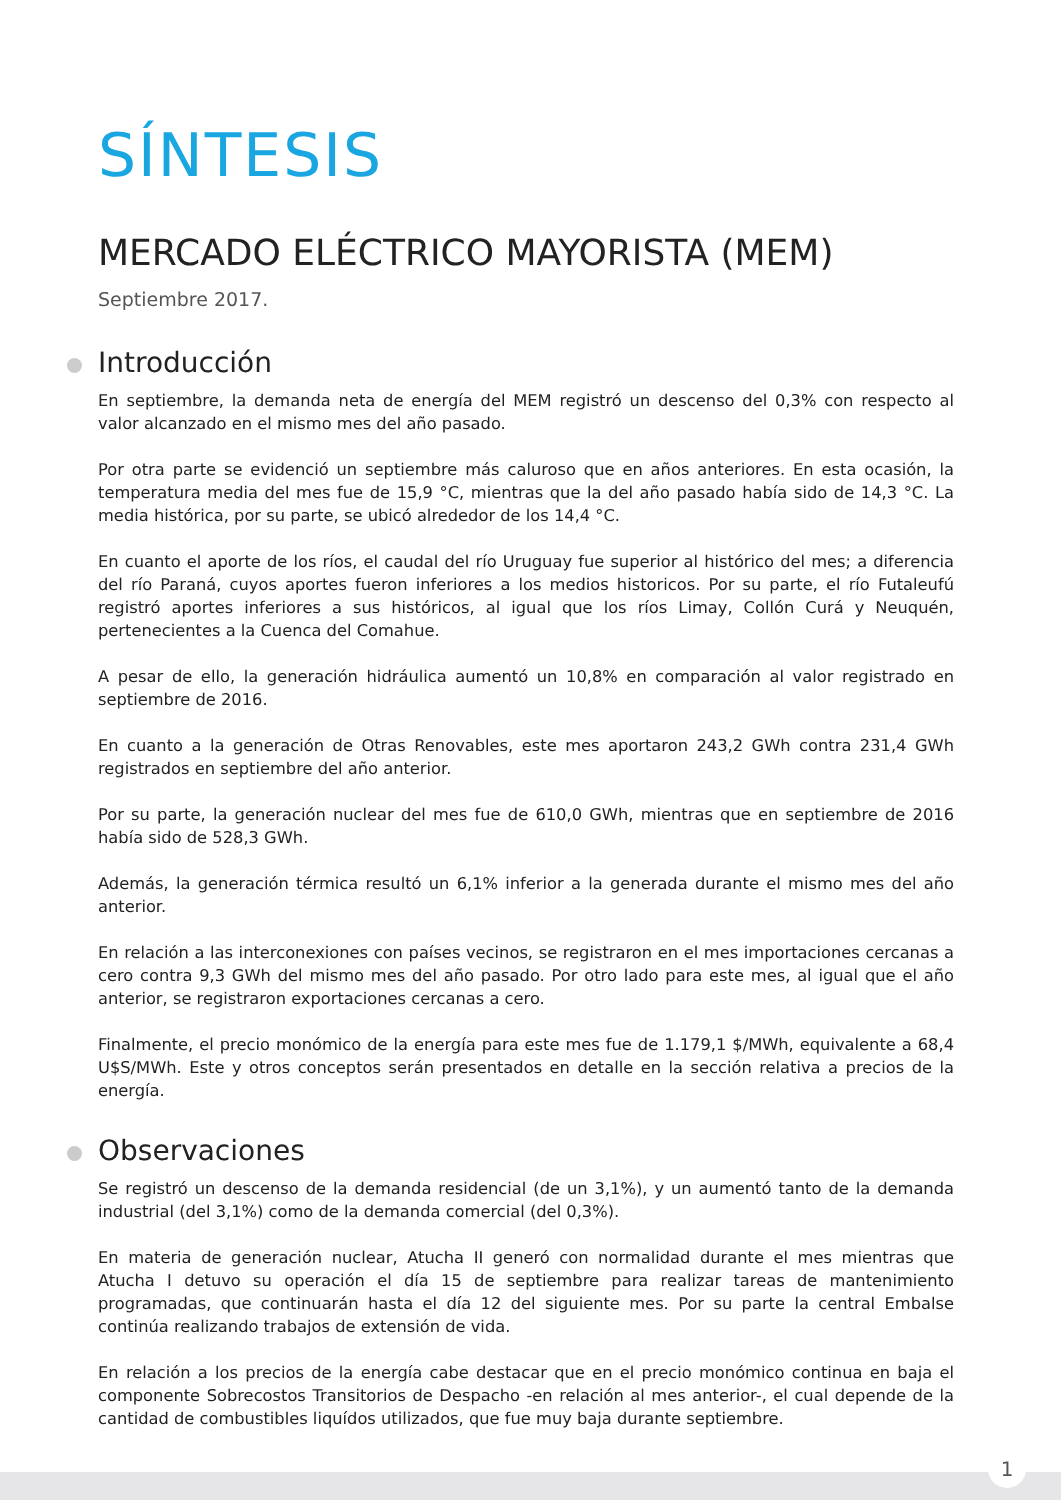SÍNTESIS
MERCADO ELÉCTRICO MAYORISTA (MEM) Septiembre 2017.
Introducción
En septiembre, la demanda neta de energía del MEM registró un descenso del 0,3% con respecto al valor alcanzado en el mismo mes del año pasado.
Por otra parte se evidenció un septiembre más caluroso que en años anteriores. En esta ocasión, la temperatura media del mes fue de 15,9 °C, mientras que la del año pasado había sido de 14,3 °C. La media histórica, por su parte, se ubicó alrededor de los 14,4 °C.
En cuanto el aporte de los ríos, el caudal del río Uruguay fue superior al histórico del mes; a diferencia del río Paraná, cuyos aportes fueron inferiores a los medios historicos. Por su parte, el río Futaleufú registró aportes inferiores a sus históricos, al igual que los ríos Limay, Collón Curá y Neuquén, pertenecientes a la Cuenca del Comahue.
A pesar de ello, la generación hidráulica aumentó un 10,8% en comparación al valor registrado en septiembre de 2016.
En cuanto a la generación de Otras Renovables, este mes aportaron 243,2 GWh contra 231,4 GWh registrados en septiembre del año anterior.
Por su parte, la generación nuclear del mes fue de 610,0 GWh, mientras que en septiembre de 2016 había sido de 528,3 GWh.
Además, la generación térmica resultó un 6,1% inferior a la generada durante el mismo mes del año anterior.
En relación a las interconexiones con países vecinos, se registraron en el mes importaciones cercanas a cero contra 9,3 GWh del mismo mes del año pasado. Por otro lado para este mes, al igual que el año anterior, se registraron exportaciones cercanas a cero.
Finalmente, el precio monómico de la energía para este mes fue de 1.179,1 $/MWh, equivalente a 68,4 U$S/MWh. Este y otros conceptos serán presentados en detalle en la sección relativa a precios de la energía.
Observaciones
Se registró un descenso de la demanda residencial (de un 3,1%), y un aumentó tanto de la demanda industrial (del 3,1%) como de la demanda comercial (del 0,3%).
En materia de generación nuclear, Atucha II generó con normalidad durante el mes mientras que Atucha I detuvo su operación el día 15 de septiembre para realizar tareas de mantenimiento programadas, que continuarán hasta el día 12 del siguiente mes. Por su parte la central Embalse continúa realizando trabajos de extensión de vida.
En relación a los precios de la energía cabe destacar que en el precio monómico continua en baja el componente Sobrecostos Transitorios de Despacho -en relación al mes anterior-, el cual depende de la cantidad de combustibles liquídos utilizados, que fue muy baja durante septiembre.
1